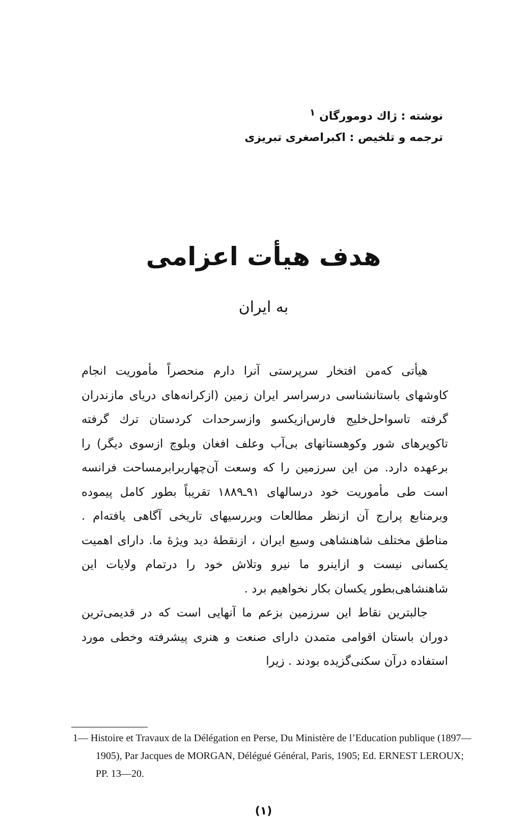نوشته : ژاك دومورگان <sup>۱</sup>
ترجمه و تلخیص : اکبراصغری تبریزی
هدف هیأت اعزامی
به ایران
هیأتی که‌من افتخار سرپرستی آنرا دارم منحصراً مأموریت انجام کاوشهای باستانشناسی درسراسر ایران زمین (ازکرانه‌های دریای مازندران گرفته تاسواحل‌خلیج فارس‌ازیکسو وازسرحدات کردستان ترك گرفته تاکویرهای شور وکوهستانهای بی‌آب وعلف افغان وبلوچ ازسوی دیگر) را برعهده دارد. من این سرزمین را که وسعت آن‌چهاربرابرمساحت فرانسه است طی مأموریت خود درسالهای ۹۱ـ۱۸۸۹ تقریباً بطور کامل پیموده وبرمنابع پرارج آن ازنظر مطالعات وبررسیهای تاریخی آگاهی یافته‌ام . مناطق مختلف شاهنشاهی وسیع ایران ، ازنقطهٔ دید ویژهٔ ما. دارای اهمیت یکسانی نیست و ازاینرو ما نیرو وتلاش خود را درتمام ولایات این شاهنشاهی‌بطور یکسان بکار نخواهیم برد .
جالبترین نقاط این سرزمین بزعم ما آنهایی است که در قدیمی‌ترین دوران باستان اقوامی متمدن دارای صنعت و هنری پیشرفته وخطی مورد استفاده درآن سکنی‌گزیده بودند . زیرا
1— Histoire et Travaux de la Délégation en Perse, Du Ministère de l’Education publique (1897—1905), Par Jacques de MORGAN, Délégué Général, Paris, 1905; Ed. ERNEST LEROUX; PP. 13—20.
(۱)